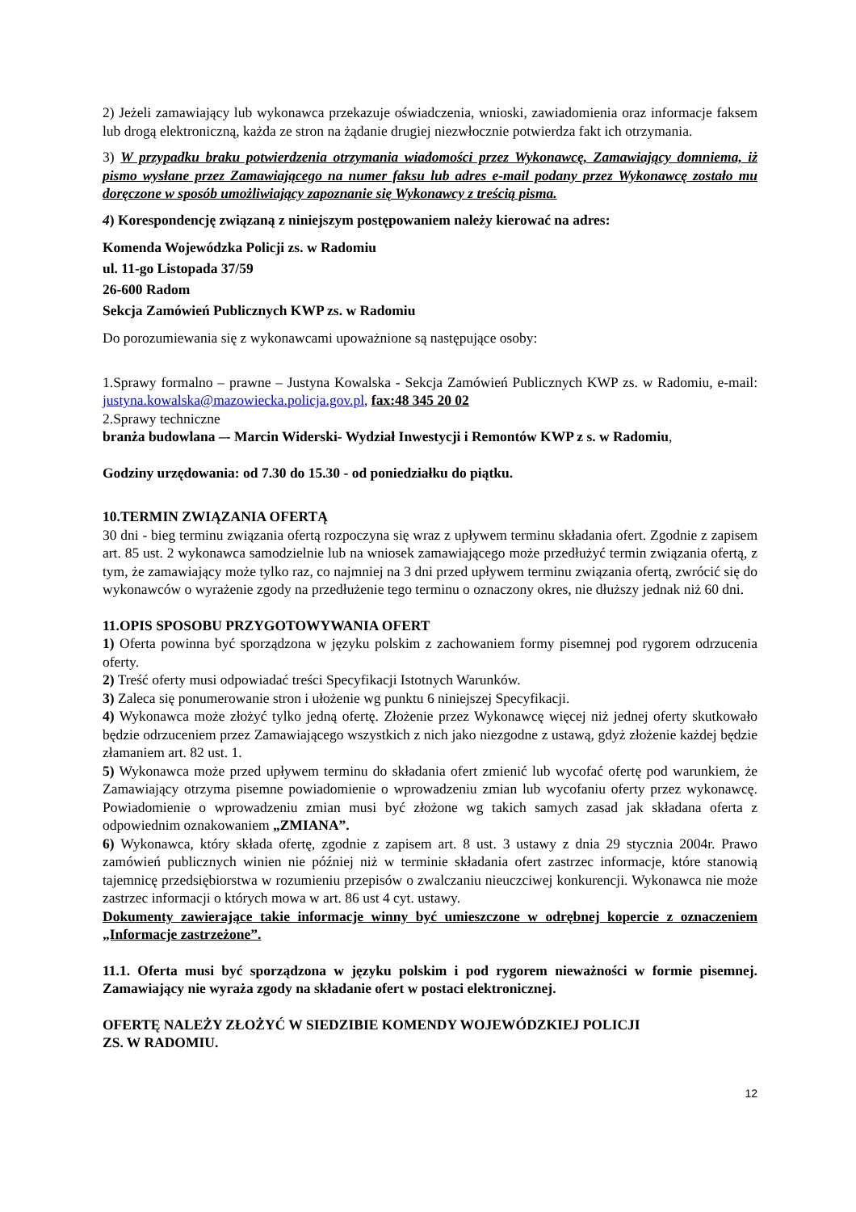2) Jeżeli zamawiający lub wykonawca przekazuje oświadczenia, wnioski, zawiadomienia oraz informacje faksem lub drogą elektroniczną, każda ze stron na żądanie drugiej niezwłocznie potwierdza fakt ich otrzymania.
3) W przypadku braku potwierdzenia otrzymania wiadomości przez Wykonawcę, Zamawiający domniema, iż pismo wysłane przez Zamawiającego na numer faksu lub adres e-mail podany przez Wykonawcę zostało mu doręczone w sposób umożliwiający zapoznanie się Wykonawcy z treścią pisma.
4) Korespondencję związaną z niniejszym postępowaniem należy kierować na adres:
Komenda Wojewódzka Policji zs. w Radomiu
ul. 11-go Listopada 37/59
26-600 Radom
Sekcja Zamówień Publicznych KWP zs. w Radomiu
Do porozumiewania się z wykonawcami upoważnione są następujące osoby:
1.Sprawy formalno – prawne – Justyna Kowalska - Sekcja Zamówień Publicznych KWP zs. w Radomiu, e-mail: justyna.kowalska@mazowiecka.policja.gov.pl, fax:48 345 20 02
2.Sprawy techniczne
branża budowlana –- Marcin Widerski- Wydział Inwestycji i Remontów KWP z s. w Radomiu,
Godziny urzędowania: od 7.30 do 15.30 - od poniedziałku do piątku.
10.TERMIN ZWIĄZANIA OFERTĄ
30 dni - bieg terminu związania ofertą rozpoczyna się wraz z upływem terminu składania ofert. Zgodnie z zapisem art. 85 ust. 2 wykonawca samodzielnie lub na wniosek zamawiającego może przedłużyć termin związania ofertą, z tym, że zamawiający może tylko raz, co najmniej na 3 dni przed upływem terminu związania ofertą, zwrócić się do wykonawców o wyrażenie zgody na przedłużenie tego terminu o oznaczony okres, nie dłuższy jednak niż 60 dni.
11.OPIS SPOSOBU PRZYGOTOWYWANIA OFERT
1) Oferta powinna być sporządzona w języku polskim z zachowaniem formy pisemnej pod rygorem odrzucenia oferty.
2) Treść oferty musi odpowiadać treści Specyfikacji Istotnych Warunków.
3) Zaleca się ponumerowanie stron i ułożenie wg punktu 6 niniejszej Specyfikacji.
4) Wykonawca może złożyć tylko jedną ofertę. Złożenie przez Wykonawcę więcej niż jednej oferty skutkowało będzie odrzuceniem przez Zamawiającego wszystkich z nich jako niezgodne z ustawą, gdyż złożenie każdej będzie złamaniem art. 82 ust. 1.
5) Wykonawca może przed upływem terminu do składania ofert zmienić lub wycofać ofertę pod warunkiem, że Zamawiający otrzyma pisemne powiadomienie o wprowadzeniu zmian lub wycofaniu oferty przez wykonawcę. Powiadomienie o wprowadzeniu zmian musi być złożone wg takich samych zasad jak składana oferta z odpowiednim oznakowaniem „ZMIANA”.
6) Wykonawca, który składa ofertę, zgodnie z zapisem art. 8 ust. 3 ustawy z dnia 29 stycznia 2004r. Prawo zamówień publicznych winien nie później niż w terminie składania ofert zastrzec informacje, które stanowią tajemnicę przedsiębiorstwa w rozumieniu przepisów o zwalczaniu nieuczciwej konkurencji. Wykonawca nie może zastrzec informacji o których mowa w art. 86 ust 4 cyt. ustawy.
Dokumenty zawierające takie informacje winny być umieszczone w odrębnej kopercie z oznaczeniem „Informacje zastrzeżone”.
11.1. Oferta musi być sporządzona w języku polskim i pod rygorem nieważności w formie pisemnej. Zamawiający nie wyraża zgody na składanie ofert w postaci elektronicznej.
OFERTĘ NALEŻY ZŁOŻYĆ W SIEDZIBIE KOMENDY WOJEWÓDZKIEJ POLICJI
ZS. W RADOMIU.
12